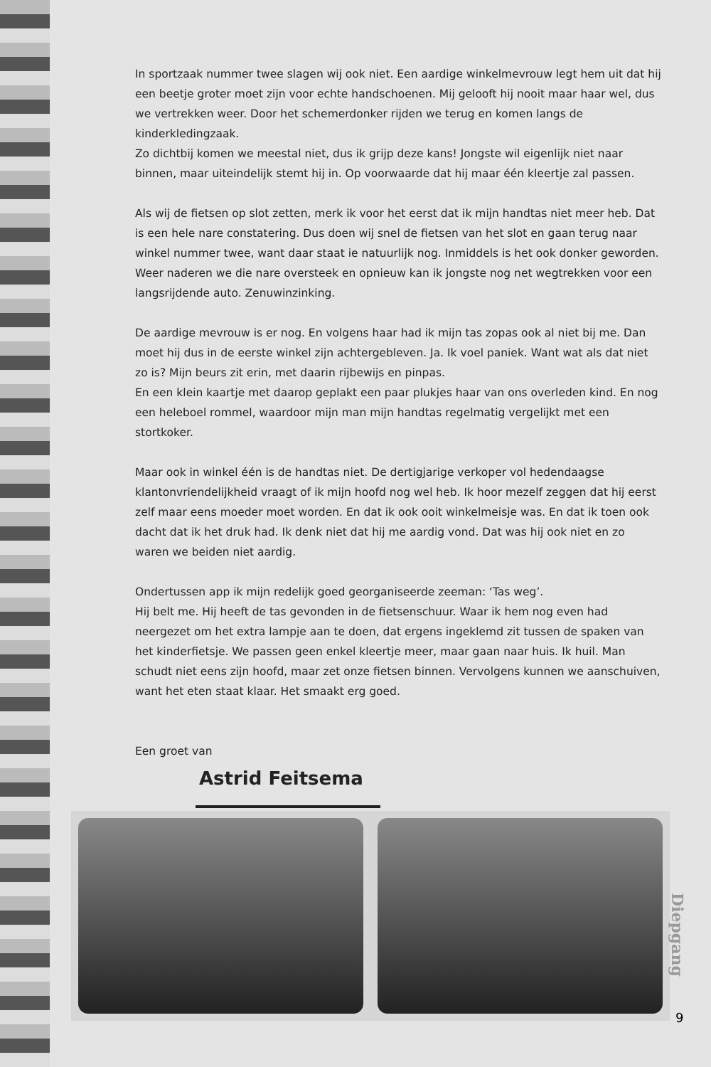In sportzaak nummer twee slagen wij ook niet. Een aardige winkelmevrouw legt hem uit dat hij een beetje groter moet zijn voor echte handschoenen. Mij gelooft hij nooit maar haar wel, dus we vertrekken weer. Door het schemerdonker rijden we terug en komen langs de kinderkledingzaak.
Zo dichtbij komen we meestal niet, dus ik grijp deze kans! Jongste wil eigenlijk niet naar binnen, maar uiteindelijk stemt hij in. Op voorwaarde dat hij maar één kleertje zal passen.
Als wij de fietsen op slot zetten, merk ik voor het eerst dat ik mijn handtas niet meer heb. Dat is een hele nare constatering. Dus doen wij snel de fietsen van het slot en gaan terug naar winkel nummer twee, want daar staat ie natuurlijk nog. Inmiddels is het ook donker geworden.
Weer naderen we die nare oversteek en opnieuw kan ik jongste nog net wegtrekken voor een langsrijdende auto. Zenuwinzinking.
De aardige mevrouw is er nog. En volgens haar had ik mijn tas zopas ook al niet bij me. Dan moet hij dus in de eerste winkel zijn achtergebleven. Ja. Ik voel paniek. Want wat als dat niet zo is? Mijn beurs zit erin, met daarin rijbewijs en pinpas.
En een klein kaartje met daarop geplakt een paar plukjes haar van ons overleden kind. En nog een heleboel rommel, waardoor mijn man mijn handtas regelmatig vergelijkt met een stortkoker.
Maar ook in winkel één is de handtas niet. De dertigjarige verkoper vol hedendaagse klantonvriendelijkheid vraagt of ik mijn hoofd nog wel heb. Ik hoor mezelf zeggen dat hij eerst zelf maar eens moeder moet worden. En dat ik ook ooit winkelmeisje was. En dat ik toen ook dacht dat ik het druk had. Ik denk niet dat hij me aardig vond. Dat was hij ook niet en zo waren we beiden niet aardig.
Ondertussen app ik mijn redelijk goed georganiseerde zeeman: ‘Tas weg’.
Hij belt me. Hij heeft de tas gevonden in de fietsenschuur. Waar ik hem nog even had neergezet om het extra lampje aan te doen, dat ergens ingeklemd zit tussen de spaken van het kinderfietsje. We passen geen enkel kleertje meer, maar gaan naar huis. Ik huil. Man schudt niet eens zijn hoofd, maar zet onze fietsen binnen. Vervolgens kunnen we aanschuiven, want het eten staat klaar. Het smaakt erg goed.
Een groet van
Astrid Feitsema
Diepgang
9